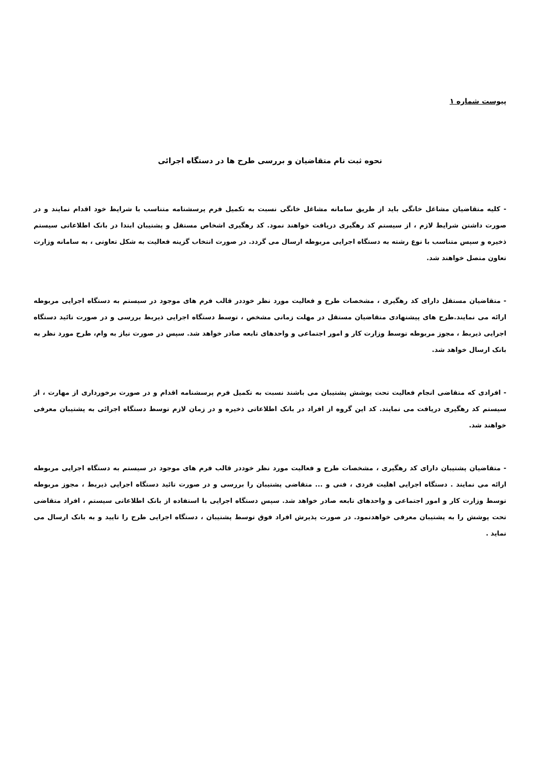پیوست شماره ۱
نحوه ثبت نام متقاضیان و بررسی طرح ها در دستگاه اجرائی
- کلیه متقاضیان مشاغل خانگی باید از طریق سامانه مشاغل خانگی نسبت به تکمیل فرم پرسشنامه متناسب با شرایط خود اقدام نمایند و در صورت داشتن شرایط لازم ، از سیستم کد رهگیری دریافت خواهند نمود. کد رهگیری اشخاص مستقل و پشتیبان ابتدا در بانک اطلاعاتی سیستم ذخیره و سپس متناسب با نوع رشته به دستگاه اجرایی مربوطه ارسال می گردد. در صورت انتخاب گزینه فعالیت به شکل تعاونی ، به سامانه وزارت تعاون متصل خواهند شد.
- متقاضیان مستقل دارای کد رهگیری ، مشخصات طرح و فعالیت مورد نظر خوددر قالب فرم های موجود در سیستم به دستگاه اجرایی مربوطه ارائه می نمایند.طرح های پیشنهادی متقاضیان مستقل در مهلت زمانی مشخص ، توسط دستگاه اجرایی ذیربط بررسی و در صورت تائید دستگاه اجرایی ذیربط ، مجوز مربوطه توسط وزارت کار و امور اجتماعی و واحدهای تابعه صادر خواهد شد. سپس در صورت نیاز به وام، طرح مورد نظر به بانک ارسال خواهد شد.
- افرادی که متقاضی انجام فعالیت تحت پوشش پشتیبان می باشند نسبت به تکمیل فرم پرسشنامه اقدام و در صورت برخورداری از مهارت ، از سیستم کد رهگیری دریافت می نمایند. کد این گروه از افراد در بانک اطلاعاتی ذخیره و در زمان لازم توسط دستگاه اجرائی به پشتیبان معرفی خواهند شد.
- متقاضیان پشتیبان دارای کد رهگیری ، مشخصات طرح و فعالیت مورد نظر خوددر قالب فرم های موجود در سیستم به دستگاه اجرایی مربوطه ارائه می نمایند . دستگاه اجرایی اهلیت فردی ، فنی و ... متقاضی پشتیبان را بررسی و در صورت تائید دستگاه اجرایی ذیربط ، مجوز مربوطه توسط وزارت کار و امور اجتماعی و واحدهای تابعه صادر خواهد شد. سپس دستگاه اجرایی با استفاده از بانک اطلاعاتی سیستم ، افراد متقاضی تحت پوشش را به پشتیبان معرفی خواهدنمود. در صورت پذیرش افراد فوق توسط پشتیبان ، دستگاه اجرایی طرح را تایید و به بانک ارسال می نماید .